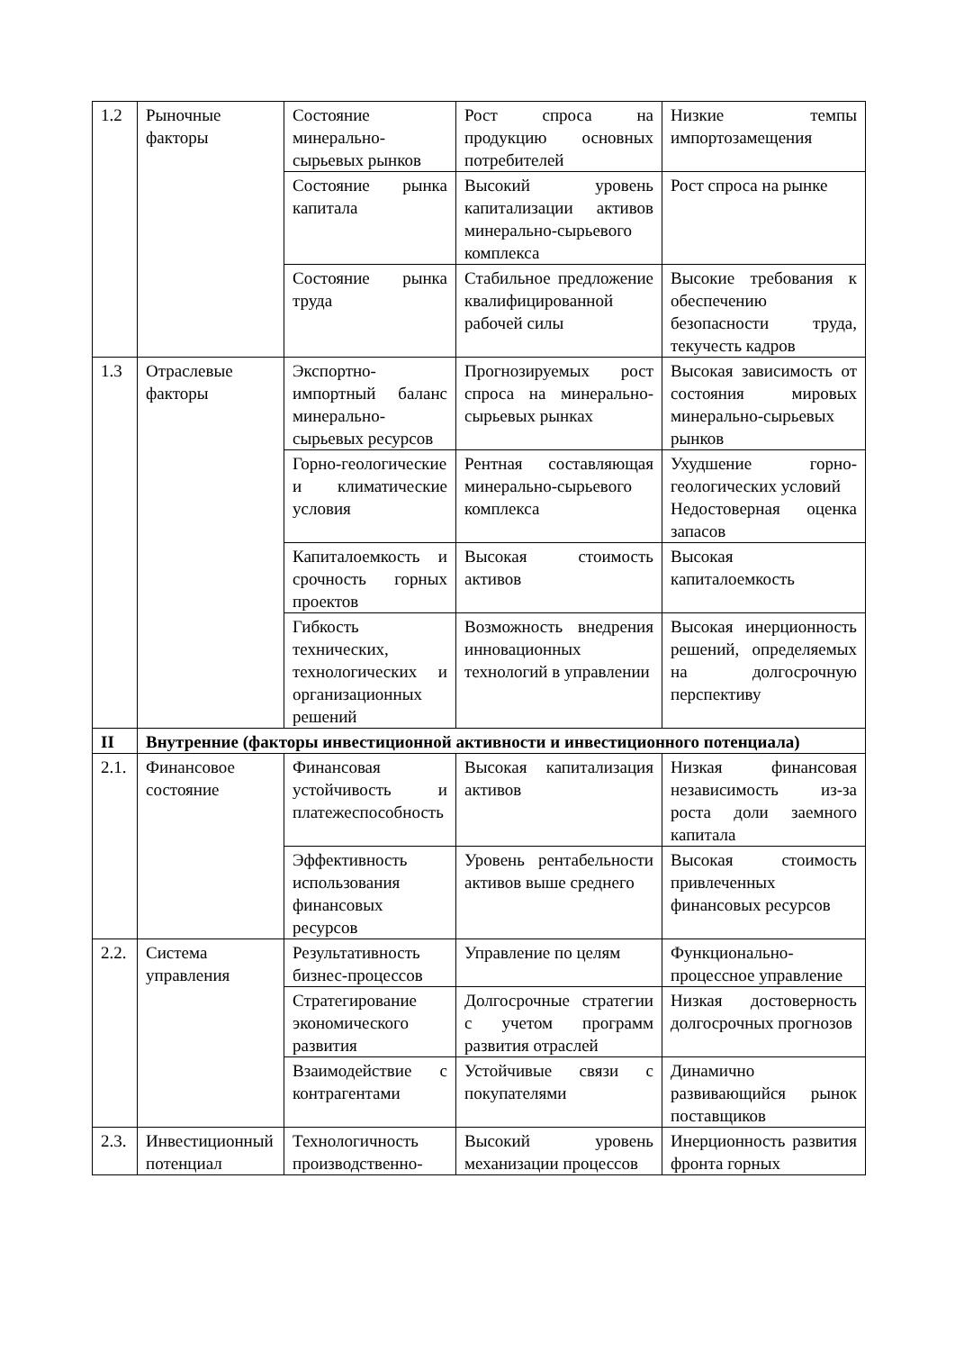| 1.2 | Рыночные факторы | Состояние минерально-сырьевых рынков | Рост спроса на продукцию основных потребителей | Низкие темпы импортозамещения |
| | | Состояние рынка капитала | Высокий уровень капитализации активов минерально-сырьевого комплекса | Рост спроса на рынке |
| | | Состояние рынка труда | Стабильное предложение квалифицированной рабочей силы | Высокие требования к обеспечению безопасности труда, текучесть кадров |
| 1.3 | Отраслевые факторы | Экспортно-импортный баланс минерально-сырьевых ресурсов | Прогнозируемых рост спроса на минерально-сырьевых рынках | Высокая зависимость от состояния мировых минерально-сырьевых рынков |
| | | Горно-геологические и климатические условия | Рентная составляющая минерально-сырьевого комплекса | Ухудшение горно-геологических условий Недостоверная оценка запасов |
| | | Капиталоемкость и срочность горных проектов | Высокая стоимость активов | Высокая капиталоемкость |
| | | Гибкость технических, технологических и организационных решений | Возможность внедрения инновационных технологий в управлении | Высокая инерционность решений, определяемых на долгосрочную перспективу |
| II | Внутренние (факторы инвестиционной активности и инвестиционного потенциала) | | | |
| 2.1. | Финансовое состояние | Финансовая устойчивость и платежеспособность | Высокая капитализация активов | Низкая финансовая независимость из-за роста доли заемного капитала |
| | | Эффективность использования финансовых ресурсов | Уровень рентабельности активов выше среднего | Высокая стоимость привлеченных финансовых ресурсов |
| 2.2. | Система управления | Результативность бизнес-процессов | Управление по целям | Функционально-процессное управление |
| | | Стратегирование экономического развития | Долгосрочные стратегии с учетом программ развития отраслей | Низкая достоверность долгосрочных прогнозов |
| | | Взаимодействие с контрагентами | Устойчивые связи с покупателями | Динамично развивающийся рынок поставщиков |
| 2.3. | Инвестиционный потенциал | Технологичность производственно- | Высокий уровень механизации процессов | Инерционность развития фронта горных |